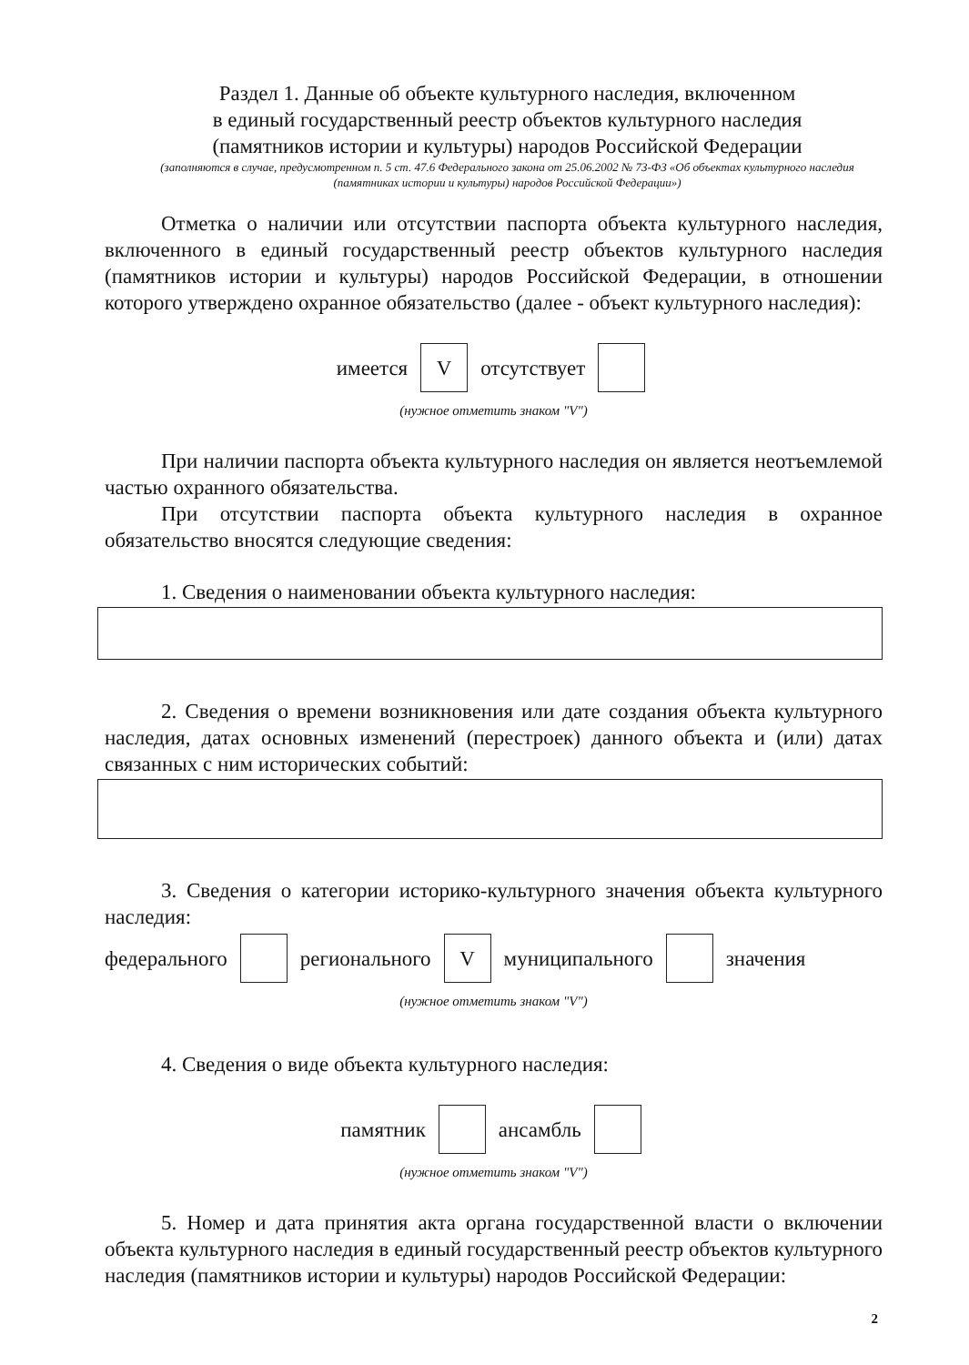Раздел 1. Данные об объекте культурного наследия, включенном
в единый государственный реестр объектов культурного наследия
(памятников истории и культуры) народов Российской Федерации
(заполняются в случае, предусмотренном п. 5 ст. 47.6 Федерального закона от 25.06.2002 № 73-ФЗ «Об объектах культурного наследия (памятниках истории и культуры) народов Российской Федерации»)
Отметка о наличии или отсутствии паспорта объекта культурного наследия, включенного в единый государственный реестр объектов культурного наследия (памятников истории и культуры) народов Российской Федерации, в отношении которого утверждено охранное обязательство (далее - объект культурного наследия):
имеется V отсутствует
(нужное отметить знаком "V")
При наличии паспорта объекта культурного наследия он является неотъемлемой частью охранного обязательства.
При отсутствии паспорта объекта культурного наследия в охранное обязательство вносятся следующие сведения:
1. Сведения о наименовании объекта культурного наследия:
2. Сведения о времени возникновения или дате создания объекта культурного наследия, датах основных изменений (перестроек) данного объекта и (или) датах связанных с ним исторических событий:
3. Сведения о категории историко-культурного значения объекта культурного наследия:
федерального регионального V муниципального значения
(нужное отметить знаком "V")
4. Сведения о виде объекта культурного наследия:
памятник ансамбль
(нужное отметить знаком "V")
5. Номер и дата принятия акта органа государственной власти о включении объекта культурного наследия в единый государственный реестр объектов культурного наследия (памятников истории и культуры) народов Российской Федерации:
2